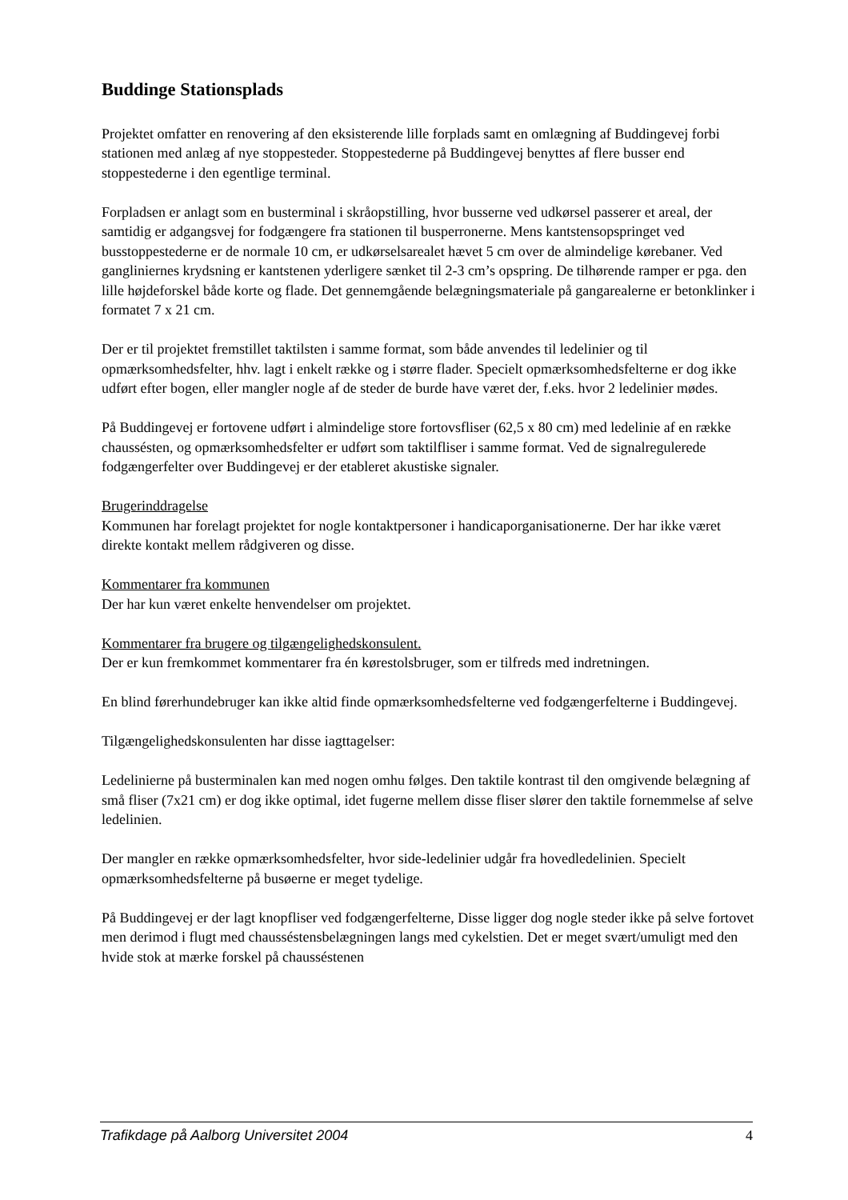Buddinge Stationsplads
Projektet omfatter en renovering af den eksisterende lille forplads samt en omlægning af Buddingevej forbi stationen med anlæg af nye stoppesteder. Stoppestederne på Buddingevej benyttes af flere busser end stoppestederne i den egentlige terminal.
Forpladsen er anlagt som en busterminal i skråopstilling, hvor busserne ved udkørsel passerer et areal, der samtidig er adgangsvej for fodgængere fra stationen til busperronerne. Mens kantstensopspringet ved busstoppestederne er de normale 10 cm, er udkørselsarealet hævet 5 cm over de almindelige kørebaner. Ved gangliniernes krydsning er kantstenen yderligere sænket til 2-3 cm’s opspring. De tilhørende ramper er pga. den lille højdeforskel både korte og flade. Det gennemgående belægningsmateriale på gangarealerne er betonklinker i formatet 7 x 21 cm.
Der er til projektet fremstillet taktilsten i samme format, som både anvendes til ledelinier og til opmærksomhedsfelter, hhv. lagt i enkelt række og i større flader. Specielt opmærksomhedsfelterne er dog ikke udført efter bogen, eller mangler nogle af de steder de burde have været der, f.eks. hvor 2 ledelinier mødes.
På Buddingevej er fortovene udført i almindelige store fortovsfliser (62,5 x 80 cm) med ledelinie af en række chaussésten, og opmærksomhedsfelter er udført som taktilfliser i samme format. Ved de signalregulerede fodgængerfelter over Buddingevej er der etableret akustiske signaler.
Brugerinddragelse
Kommunen har forelagt projektet for nogle kontaktpersoner i handicaporganisationerne. Der har ikke været direkte kontakt mellem rådgiveren og disse.
Kommentarer fra kommunen
Der har kun været enkelte henvendelser om projektet.
Kommentarer fra brugere og tilgængelighedskonsulent.
Der er kun fremkommet kommentarer fra én kørestolsbruger, som er tilfreds med indretningen.
En blind førerhundebruger kan ikke altid finde opmærksomhedsfelterne ved fodgængerfelterne i Buddingevej.
Tilgængelighedskonsulenten har disse iagttagelser:
Ledelinierne på busterminalen kan med nogen omhu følges. Den taktile kontrast til den omgivende belægning af små fliser (7x21 cm) er dog ikke optimal, idet fugerne mellem disse fliser slører den taktile fornemmelse af selve ledelinien.
Der mangler en række opmærksomhedsfelter, hvor side-ledelinier udgår fra hovedledelinien. Specielt opmærksomhedsfelterne på busøerne er meget tydelige.
På Buddingevej er der lagt knopfliser ved fodgængerfelterne, Disse ligger dog nogle steder ikke på selve fortovet men derimod i flugt med chausséstensbelægningen langs med cykelstien. Det er meget svært/umuligt med den hvide stok at mærke forskel på chausséstenen
Trafikdage på Aalborg Universitet 2004 4